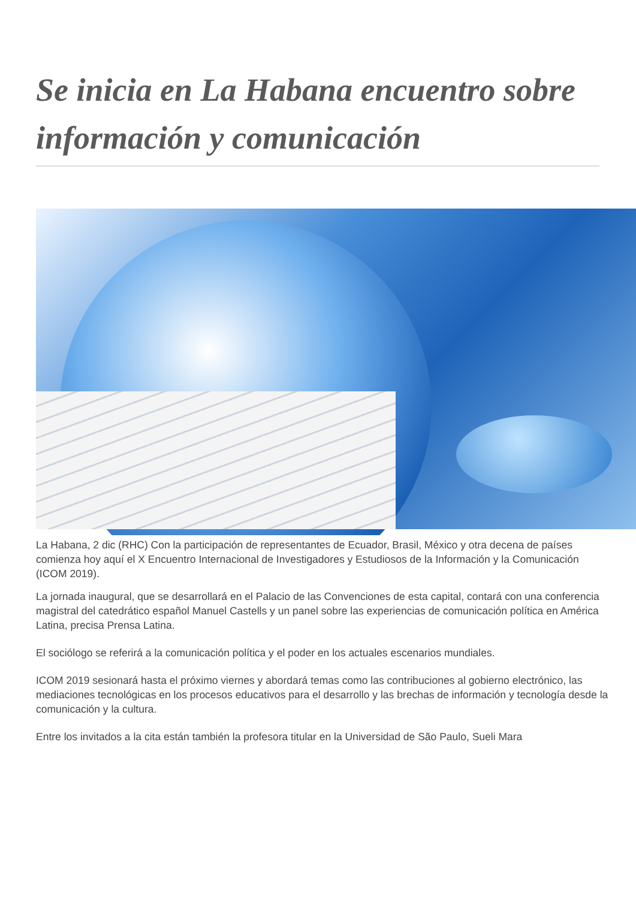Se inicia en La Habana encuentro sobre información y comunicación
La Habana, 2 dic (RHC) Con la participación de representantes de Ecuador, Brasil, México y otra decena de países comienza hoy aquí el X Encuentro Internacional de Investigadores y Estudiosos de la Información y la Comunicación (ICOM 2019).
La jornada inaugural, que se desarrollará en el Palacio de las Convenciones de esta capital, contará con una conferencia magistral del catedrático español Manuel Castells y un panel sobre las experiencias de comunicación política en América Latina, precisa Prensa Latina.
El sociólogo se referirá a la comunicación política y el poder en los actuales escenarios mundiales.
ICOM 2019 sesionará hasta el próximo viernes y abordará temas como las contribuciones al gobierno electrónico, las mediaciones tecnológicas en los procesos educativos para el desarrollo y las brechas de información y tecnología desde la comunicación y la cultura.
Entre los invitados a la cita están también la profesora titular en la Universidad de São Paulo, Sueli Mara